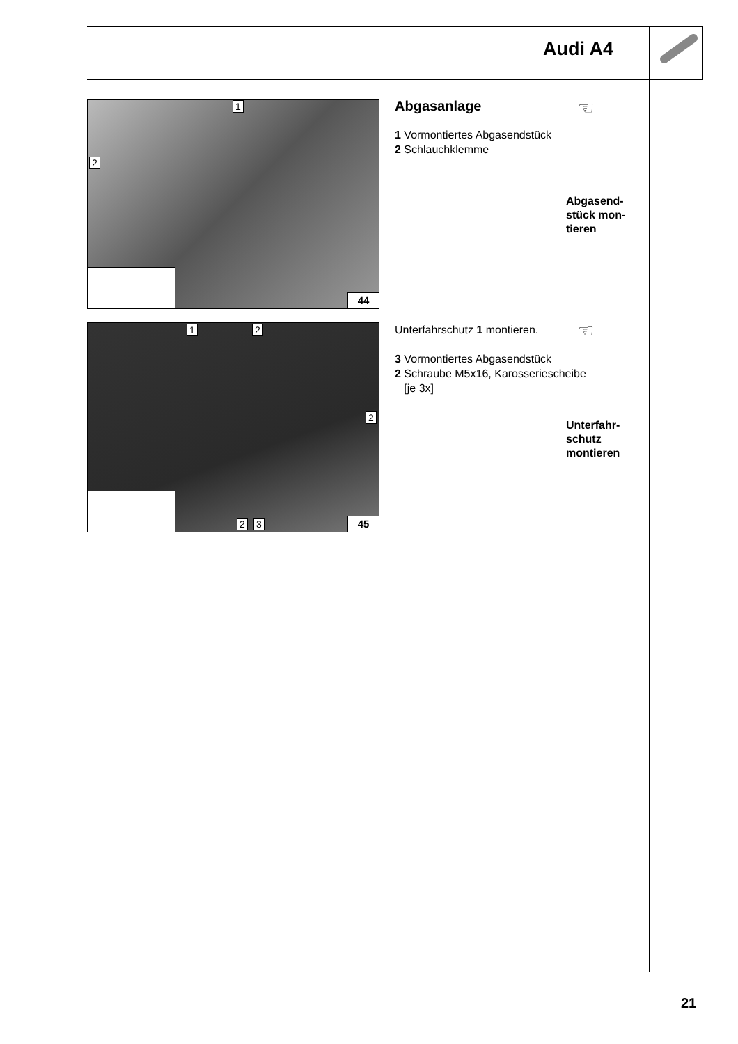Audi A4
1
2
44
Abgasanlage
1 Vormontiertes Abgasendstück
2 Schlauchklemme
☜
Abgasend-
stück mon-
tieren
1 2
2
2 3 45
Unterfahrschutz 1 montieren.
3 Vormontiertes Abgasendstück
2 Schraube M5x16, Karosseriescheibe
[je 3x]
☜
Unterfahr-
schutz
montieren
21